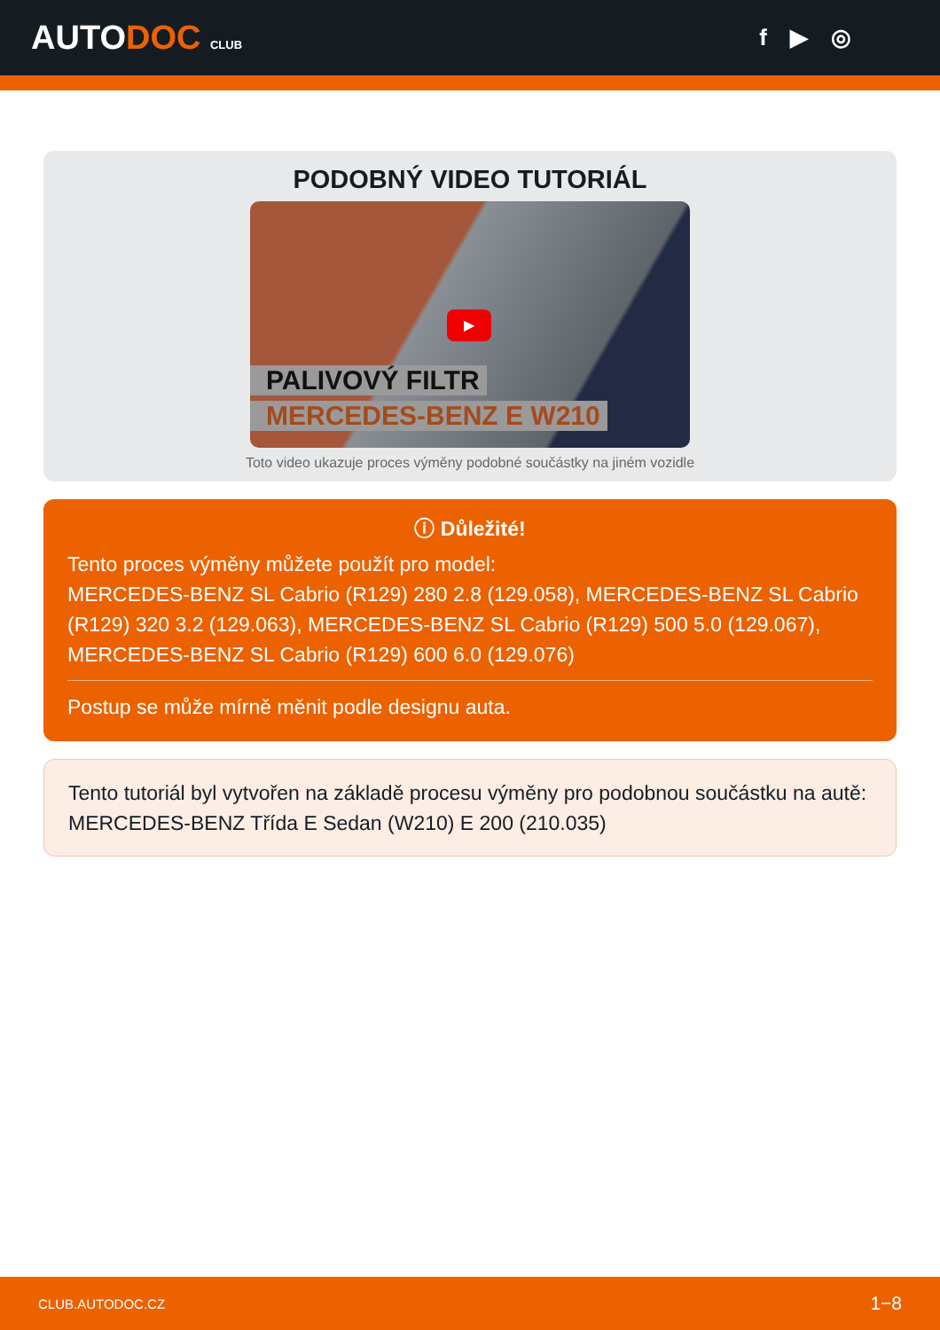AUTODOC CLUB
f ▶ ◎
PODOBNÝ VIDEO TUTORIÁL
▶
PALIVOVÝ FILTR
MERCEDES-BENZ E W210
Toto video ukazuje proces výměny podobné součástky na jiném vozidle
ⓘ Důležité!
Tento proces výměny můžete použít pro model:
MERCEDES-BENZ SL Cabrio (R129) 280 2.8 (129.058), MERCEDES-BENZ SL Cabrio (R129) 320 3.2 (129.063), MERCEDES-BENZ SL Cabrio (R129) 500 5.0 (129.067), MERCEDES-BENZ SL Cabrio (R129) 600 6.0 (129.076)
Postup se může mírně měnit podle designu auta.
Tento tutoriál byl vytvořen na základě procesu výměny pro podobnou součástku na autě: MERCEDES-BENZ Třída E Sedan (W210) E 200 (210.035)
CLUB.AUTODOC.CZ 1−8